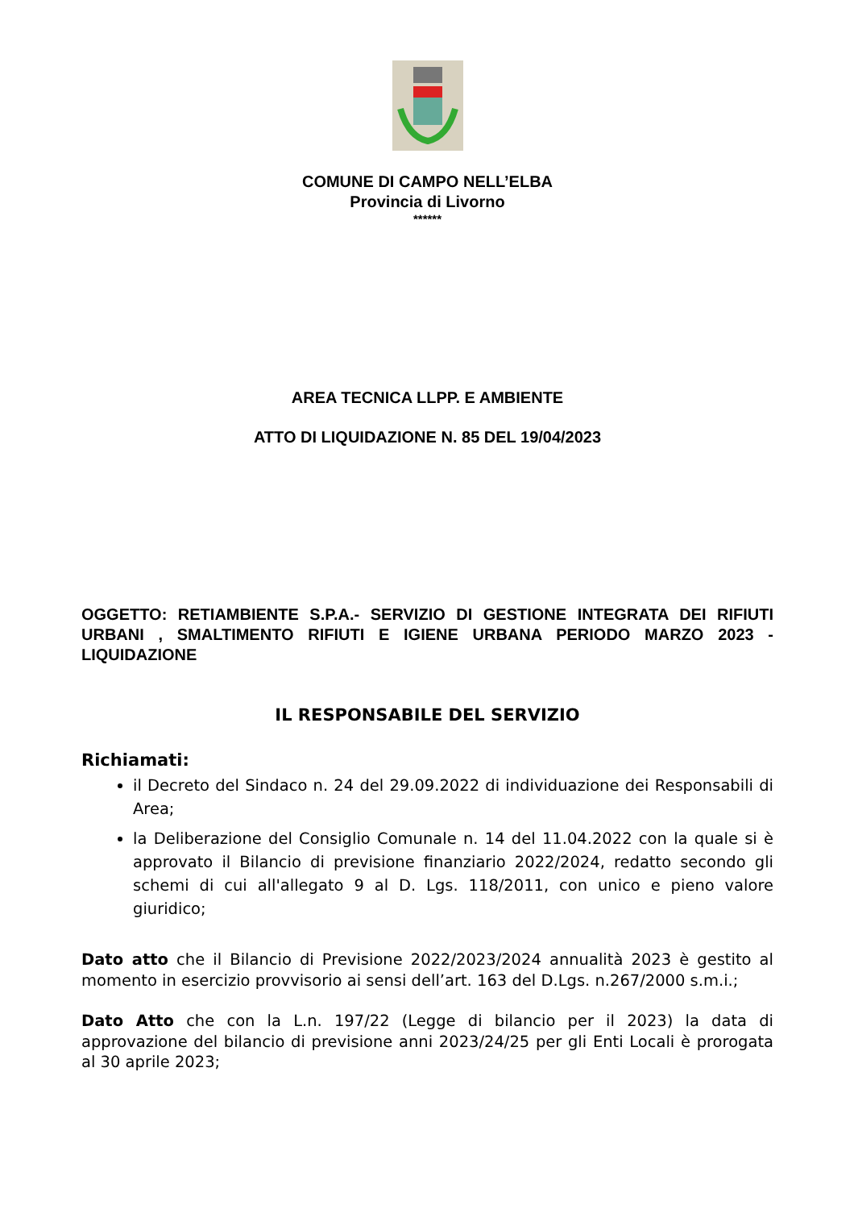COMUNE DI CAMPO NELL’ELBA
Provincia di Livorno
******
AREA TECNICA LLPP. E AMBIENTE
ATTO DI LIQUIDAZIONE N. 85 DEL 19/04/2023
OGGETTO: RETIAMBIENTE S.P.A.- SERVIZIO DI GESTIONE INTEGRATA DEI RIFIUTI URBANI , SMALTIMENTO RIFIUTI E IGIENE URBANA PERIODO MARZO 2023 - LIQUIDAZIONE
IL RESPONSABILE DEL SERVIZIO
Richiamati:
il Decreto del Sindaco n. 24 del 29.09.2022 di individuazione dei Responsabili di Area;
la Deliberazione del Consiglio Comunale n. 14 del 11.04.2022 con la quale si è approvato il Bilancio di previsione finanziario 2022/2024, redatto secondo gli schemi di cui all'allegato 9 al D. Lgs. 118/2011, con unico e pieno valore giuridico;
Dato atto che il Bilancio di Previsione 2022/2023/2024 annualità 2023 è gestito al momento in esercizio provvisorio ai sensi dell’art. 163 del D.Lgs. n.267/2000 s.m.i.;
Dato Atto che con la L.n. 197/22 (Legge di bilancio per il 2023) la data di approvazione del bilancio di previsione anni 2023/24/25 per gli Enti Locali è prorogata al 30 aprile 2023;